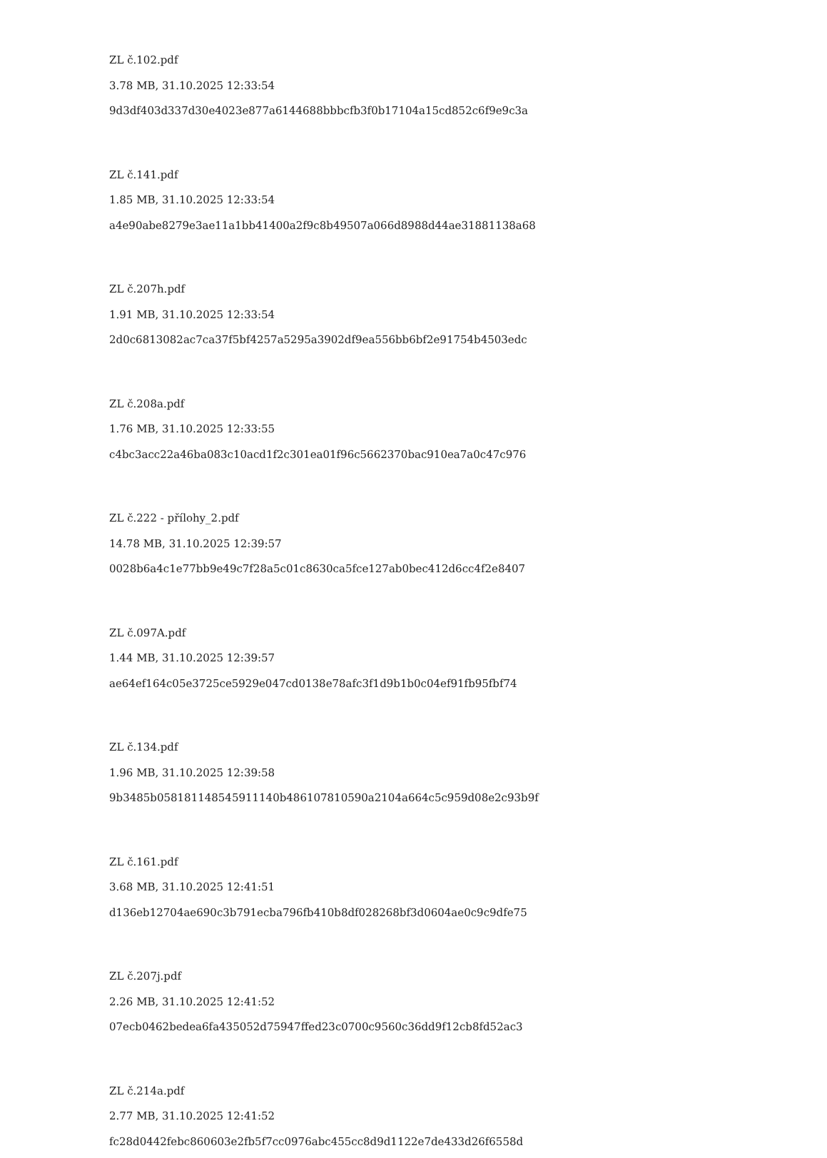ZL č.102.pdf
3.78 MB, 31.10.2025 12:33:54
9d3df403d337d30e4023e877a6144688bbbcfb3f0b17104a15cd852c6f9e9c3a
ZL č.141.pdf
1.85 MB, 31.10.2025 12:33:54
a4e90abe8279e3ae11a1bb41400a2f9c8b49507a066d8988d44ae31881138a68
ZL č.207h.pdf
1.91 MB, 31.10.2025 12:33:54
2d0c6813082ac7ca37f5bf4257a5295a3902df9ea556bb6bf2e91754b4503edc
ZL č.208a.pdf
1.76 MB, 31.10.2025 12:33:55
c4bc3acc22a46ba083c10acd1f2c301ea01f96c5662370bac910ea7a0c47c976
ZL č.222 - přílohy_2.pdf
14.78 MB, 31.10.2025 12:39:57
0028b6a4c1e77bb9e49c7f28a5c01c8630ca5fce127ab0bec412d6cc4f2e8407
ZL č.097A.pdf
1.44 MB, 31.10.2025 12:39:57
ae64ef164c05e3725ce5929e047cd0138e78afc3f1d9b1b0c04ef91fb95fbf74
ZL č.134.pdf
1.96 MB, 31.10.2025 12:39:58
9b3485b058181148545911140b486107810590a2104a664c5c959d08e2c93b9f
ZL č.161.pdf
3.68 MB, 31.10.2025 12:41:51
d136eb12704ae690c3b791ecba796fb410b8df028268bf3d0604ae0c9c9dfe75
ZL č.207j.pdf
2.26 MB, 31.10.2025 12:41:52
07ecb0462bedea6fa435052d75947ffed23c0700c9560c36dd9f12cb8fd52ac3
ZL č.214a.pdf
2.77 MB, 31.10.2025 12:41:52
fc28d0442febc860603e2fb5f7cc0976abc455cc8d9d1122e7de433d26f6558d